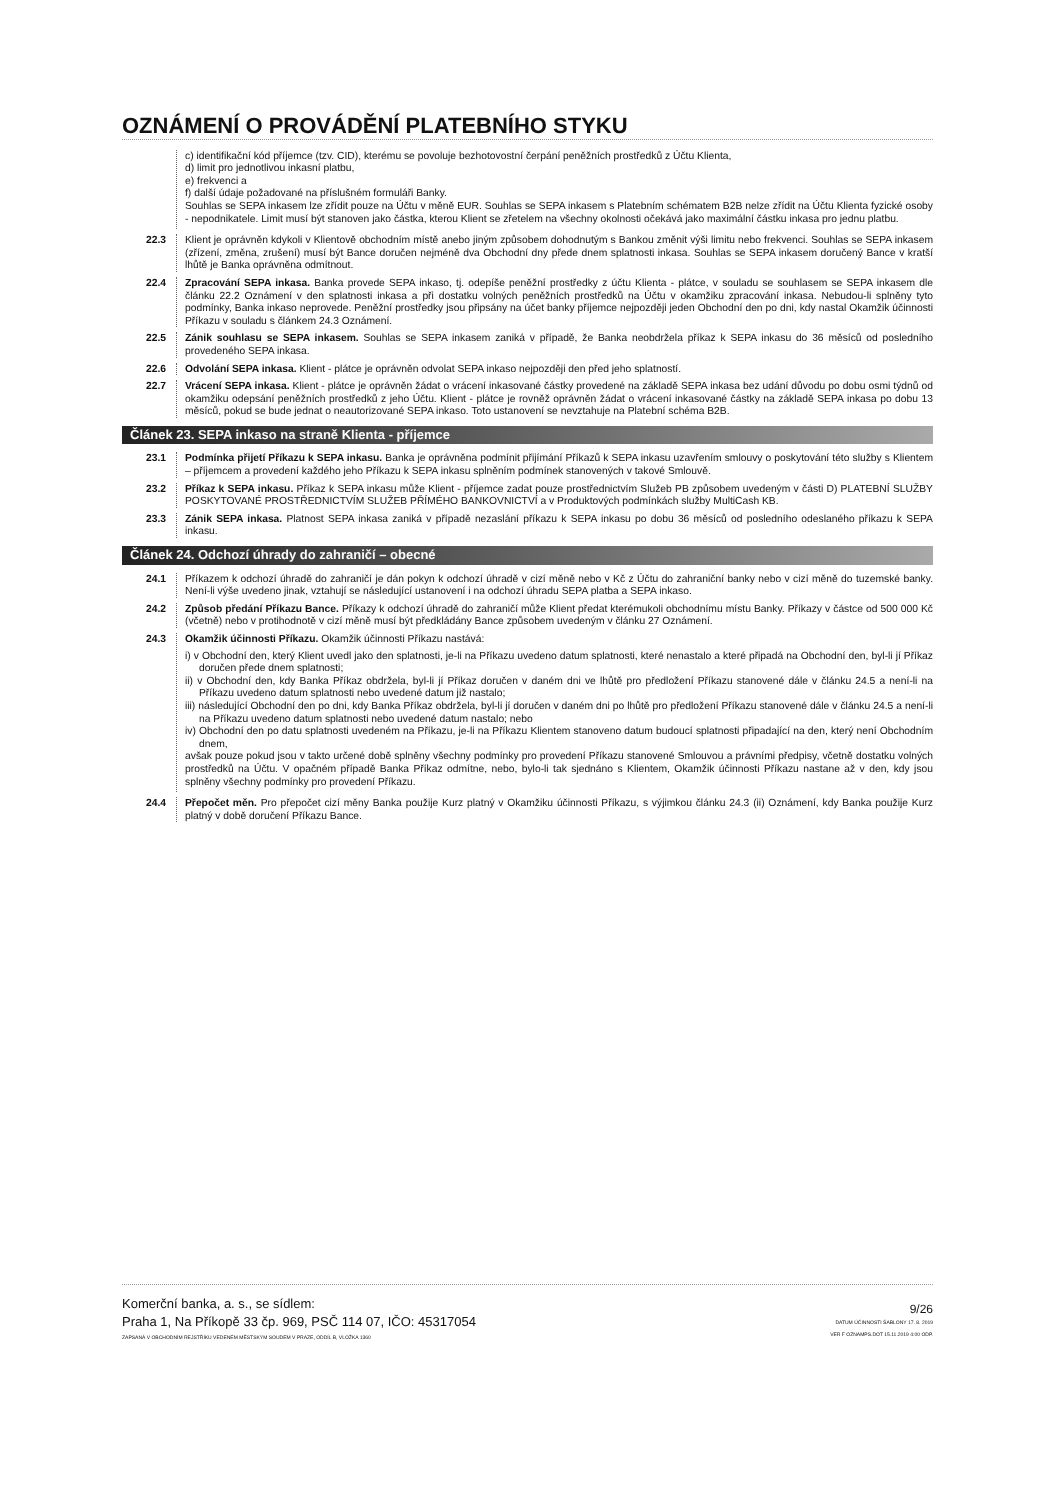OZNÁMENÍ O PROVÁDĚNÍ PLATEBNÍHO STYKU
c) identifikační kód příjemce (tzv. CID), kterému se povoluje bezhotovostní čerpání peněžních prostředků z Účtu Klienta,
d) limit pro jednotlivou inkasní platbu,
e) frekvenci a
f) další údaje požadované na příslušném formuláři Banky.
Souhlas se SEPA inkasem lze zřídit pouze na Účtu v měně EUR. Souhlas se SEPA inkasem s Platebním schématem B2B nelze zřídit na Účtu Klienta fyzické osoby - nepodnikatele. Limit musí být stanoven jako částka, kterou Klient se zřetelem na všechny okolnosti očekává jako maximální částku inkasa pro jednu platbu.
22.3 Klient je oprávněn kdykoli v Klientově obchodním místě anebo jiným způsobem dohodnutým s Bankou změnit výši limitu nebo frekvenci. Souhlas se SEPA inkasem (zřízení, změna, zrušení) musí být Bance doručen nejméně dva Obchodní dny přede dnem splatnosti inkasa. Souhlas se SEPA inkasem doručený Bance v kratší lhůtě je Banka oprávněna odmítnout.
22.4 Zpracování SEPA inkasa. Banka provede SEPA inkaso, tj. odepíše peněžní prostředky z účtu Klienta - plátce, v souladu se souhlasem se SEPA inkasem dle článku 22.2 Oznámení v den splatnosti inkasa a při dostatku volných peněžních prostředků na Účtu v okamžiku zpracování inkasa. Nebudou-li splněny tyto podmínky, Banka inkaso neprovede. Peněžní prostředky jsou připsány na účet banky příjemce nejpozději jeden Obchodní den po dni, kdy nastal Okamžik účinnosti Příkazu v souladu s článkem 24.3 Oznámení.
22.5 Zánik souhlasu se SEPA inkasem. Souhlas se SEPA inkasem zaniká v případě, že Banka neobdržela příkaz k SEPA inkasu do 36 měsíců od posledního provedeného SEPA inkasa.
22.6 Odvolání SEPA inkasa. Klient - plátce je oprávněn odvolat SEPA inkaso nejpozději den před jeho splatností.
22.7 Vrácení SEPA inkasa. Klient - plátce je oprávněn žádat o vrácení inkasované částky provedené na základě SEPA inkasa bez udání důvodu po dobu osmi týdnů od okamžiku odepsání peněžních prostředků z jeho Účtu. Klient - plátce je rovněž oprávněn žádat o vrácení inkasované částky na základě SEPA inkasa po dobu 13 měsíců, pokud se bude jednat o neautorizované SEPA inkaso. Toto ustanovení se nevztahuje na Platební schéma B2B.
Článek 23. SEPA inkaso na straně Klienta - příjemce
23.1 Podmínka přijetí Příkazu k SEPA inkasu. Banka je oprávněna podmínit přijímání Příkazů k SEPA inkasu uzavřením smlouvy o poskytování této služby s Klientem – příjemcem a provedení každého jeho Příkazu k SEPA inkasu splněním podmínek stanovených v takové Smlouvě.
23.2 Příkaz k SEPA inkasu. Příkaz k SEPA inkasu může Klient - příjemce zadat pouze prostřednictvím Služeb PB způsobem uvedeným v části D) PLATEBNÍ SLUŽBY POSKYTOVANÉ PROSTŘEDNICTVÍM SLUŽEB PŘÍMÉHO BANKOVNICTVÍ a v Produktových podmínkách služby MultiCash KB.
23.3 Zánik SEPA inkasa. Platnost SEPA inkasa zaniká v případě nezaslání příkazu k SEPA inkasu po dobu 36 měsíců od posledního odeslaného příkazu k SEPA inkasu.
Článek 24. Odchozí úhrady do zahraničí – obecné
24.1 Příkazem k odchozí úhradě do zahraničí je dán pokyn k odchozí úhradě v cizí měně nebo v Kč z Účtu do zahraniční banky nebo v cizí měně do tuzemské banky. Není-li výše uvedeno jinak, vztahují se následující ustanovení i na odchozí úhradu SEPA platba a SEPA inkaso.
24.2 Způsob předání Příkazu Bance. Příkazy k odchozí úhradě do zahraničí může Klient předat kterémukoli obchodnímu místu Banky. Příkazy v částce od 500 000 Kč (včetně) nebo v protihodnotě v cizí měně musí být předkládány Bance způsobem uvedeným v článku 27 Oznámení.
24.3 Okamžik účinnosti Příkazu. Okamžik účinnosti Příkazu nastává:
i) v Obchodní den, který Klient uvedl jako den splatnosti, je-li na Příkazu uvedeno datum splatnosti, které nenastalo a které připadá na Obchodní den, byl-li jí Příkaz doručen přede dnem splatnosti;
ii) v Obchodní den, kdy Banka Příkaz obdržela, byl-li jí Příkaz doručen v daném dni ve lhůtě pro předložení Příkazu stanovené dále v článku 24.5 a není-li na Příkazu uvedeno datum splatnosti nebo uvedené datum již nastalo;
iii) následující Obchodní den po dni, kdy Banka Příkaz obdržela, byl-li jí doručen v daném dni po lhůtě pro předložení Příkazu stanovené dále v článku 24.5 a není-li na Příkazu uvedeno datum splatnosti nebo uvedené datum nastalo; nebo
iv) Obchodní den po datu splatnosti uvedeném na Příkazu, je-li na Příkazu Klientem stanoveno datum budoucí splatnosti připadající na den, který není Obchodním dnem,
avšak pouze pokud jsou v takto určené době splněny všechny podmínky pro provedení Příkazu stanovené Smlouvou a právními předpisy, včetně dostatku volných prostředků na Účtu. V opačném případě Banka Příkaz odmítne, nebo, bylo-li tak sjednáno s Klientem, Okamžik účinnosti Příkazu nastane až v den, kdy jsou splněny všechny podmínky pro provedení Příkazu.
24.4 Přepočet měn. Pro přepočet cizí měny Banka použije Kurz platný v Okamžiku účinnosti Příkazu, s výjimkou článku 24.3 (ii) Oznámení, kdy Banka použije Kurz platný v době doručení Příkazu Bance.
Komerční banka, a. s., se sídlem:
Praha 1, Na Příkopě 33 čp. 969, PSČ 114 07, IČO: 45317054
ZAPSANÁ V OBCHODNÍM REJSTŘÍKU VEDENÉM MĚSTSKÝM SOUDEM V PRAZE, ODDÍL B, VLOŽKA 1360
9/26
DATUM ÚČINNOSTI ŠABLONY 17. 8. 2019
VER F OZNAMPS.DOT 15.11.2019 4:00 ODP.